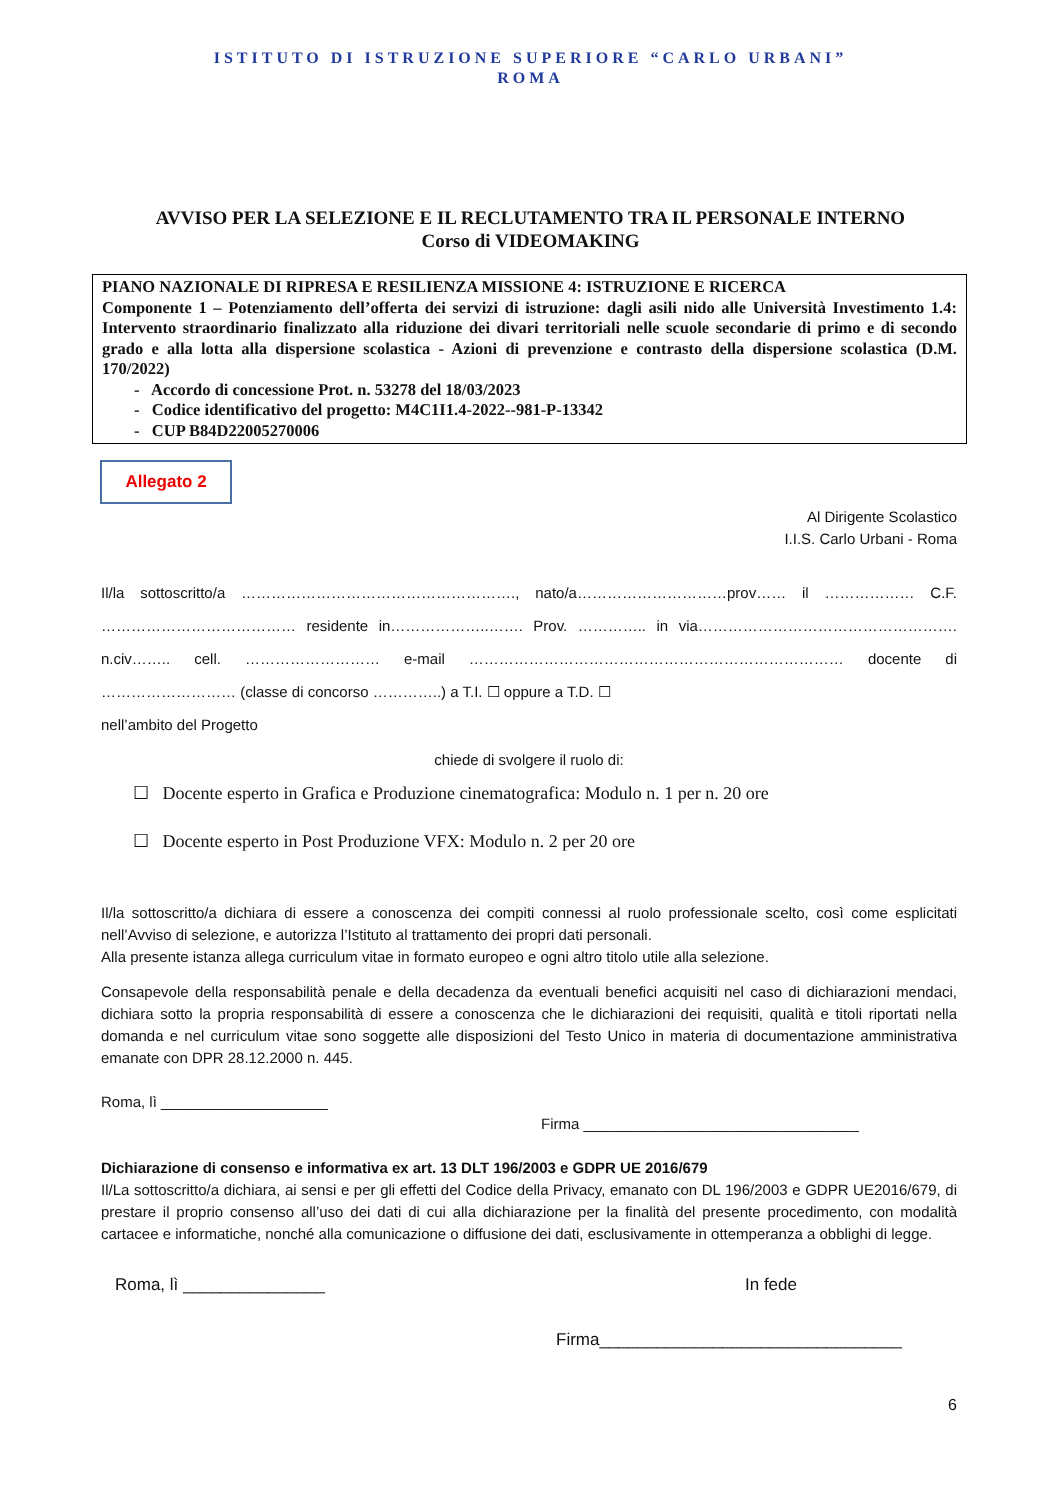ISTITUTO DI ISTRUZIONE SUPERIORE “CARLO URBANI”
ROMA
AVVISO PER LA SELEZIONE E IL RECLUTAMENTO TRA IL PERSONALE INTERNO
Corso di VIDEOMAKING
PIANO NAZIONALE DI RIPRESA E RESILIENZA MISSIONE 4: ISTRUZIONE E RICERCA
Componente 1 – Potenziamento dell’offerta dei servizi di istruzione: dagli asili nido alle Università Investimento 1.4: Intervento straordinario finalizzato alla riduzione dei divari territoriali nelle scuole secondarie di primo e di secondo grado e alla lotta alla dispersione scolastica - Azioni di prevenzione e contrasto della dispersione scolastica (D.M. 170/2022)
- Accordo di concessione Prot. n. 53278 del 18/03/2023
- Codice identificativo del progetto: M4C1I1.4-2022--981-P-13342
- CUP B84D22005270006
Allegato 2
Al Dirigente Scolastico
I.I.S. Carlo Urbani - Roma
Il/la sottoscritto/a ………………………………………………., nato/a…………………………prov…… il ……………… C.F. ………………………………… residente in………………..……. Prov. ………….. in via……………………………………………. n.civ…….. cell. ……………………… e-mail ………………………………………………………………… docente di ……………………… (classe di concorso …………..) a T.I. ☐ oppure a T.D. ☐
nell’ambito del Progetto
chiede di svolgere il ruolo di:
☐ Docente esperto in Grafica e Produzione cinematografica: Modulo n. 1 per n. 20 ore
☐ Docente esperto in Post Produzione VFX: Modulo n. 2 per 20 ore
Il/la sottoscritto/a dichiara di essere a conoscenza dei compiti connessi al ruolo professionale scelto, così come esplicitati nell’Avviso di selezione, e autorizza l’Istituto al trattamento dei propri dati personali.
Alla presente istanza allega curriculum vitae in formato europeo e ogni altro titolo utile alla selezione.
Consapevole della responsabilità penale e della decadenza da eventuali benefici acquisiti nel caso di dichiarazioni mendaci, dichiara sotto la propria responsabilità di essere a conoscenza che le dichiarazioni dei requisiti, qualità e titoli riportati nella domanda e nel curriculum vitae sono soggette alle disposizioni del Testo Unico in materia di documentazione amministrativa emanate con DPR 28.12.2000 n. 445.
Roma, lì ____________________
Firma _________________________________
Dichiarazione di consenso e informativa ex art. 13 DLT 196/2003 e GDPR UE 2016/679
Il/La sottoscritto/a dichiara, ai sensi e per gli effetti del Codice della Privacy, emanato con DL 196/2003 e GDPR UE2016/679, di prestare il proprio consenso all’uso dei dati di cui alla dichiarazione per la finalità del presente procedimento, con modalità cartacee e informatiche, nonché alla comunicazione o diffusione dei dati, esclusivamente in ottemperanza a obblighi di legge.
Roma, lì _______________ In fede
Firma________________________________
6